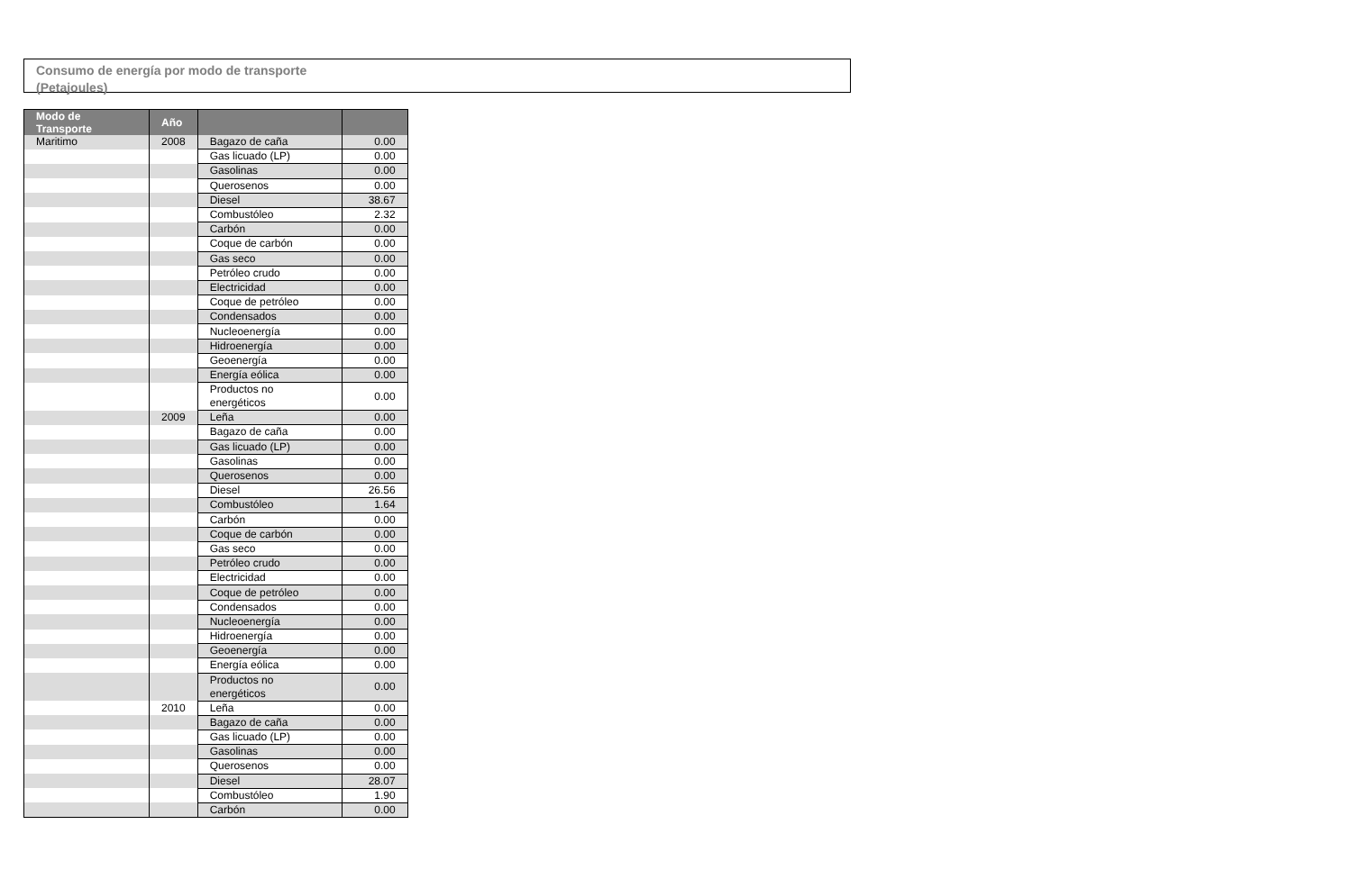Consumo de energía por modo de transporte
(Petajoules)
| Modo de Transporte | Año | | |
| --- | --- | --- | --- |
| Maritimo | 2008 | Bagazo de caña | 0.00 |
| | | Gas licuado (LP) | 0.00 |
| | | Gasolinas | 0.00 |
| | | Querosenos | 0.00 |
| | | Diesel | 38.67 |
| | | Combustóleo | 2.32 |
| | | Carbón | 0.00 |
| | | Coque de carbón | 0.00 |
| | | Gas seco | 0.00 |
| | | Petróleo crudo | 0.00 |
| | | Electricidad | 0.00 |
| | | Coque de petróleo | 0.00 |
| | | Condensados | 0.00 |
| | | Nucleoenergía | 0.00 |
| | | Hidroenergía | 0.00 |
| | | Geoenergía | 0.00 |
| | | Energía eólica | 0.00 |
| | | Productos no energéticos | 0.00 |
| | 2009 | Leña | 0.00 |
| | | Bagazo de caña | 0.00 |
| | | Gas licuado (LP) | 0.00 |
| | | Gasolinas | 0.00 |
| | | Querosenos | 0.00 |
| | | Diesel | 26.56 |
| | | Combustóleo | 1.64 |
| | | Carbón | 0.00 |
| | | Coque de carbón | 0.00 |
| | | Gas seco | 0.00 |
| | | Petróleo crudo | 0.00 |
| | | Electricidad | 0.00 |
| | | Coque de petróleo | 0.00 |
| | | Condensados | 0.00 |
| | | Nucleoenergía | 0.00 |
| | | Hidroenergía | 0.00 |
| | | Geoenergía | 0.00 |
| | | Energía eólica | 0.00 |
| | | Productos no energéticos | 0.00 |
| | 2010 | Leña | 0.00 |
| | | Bagazo de caña | 0.00 |
| | | Gas licuado (LP) | 0.00 |
| | | Gasolinas | 0.00 |
| | | Querosenos | 0.00 |
| | | Diesel | 28.07 |
| | | Combustóleo | 1.90 |
| | | Carbón | 0.00 |